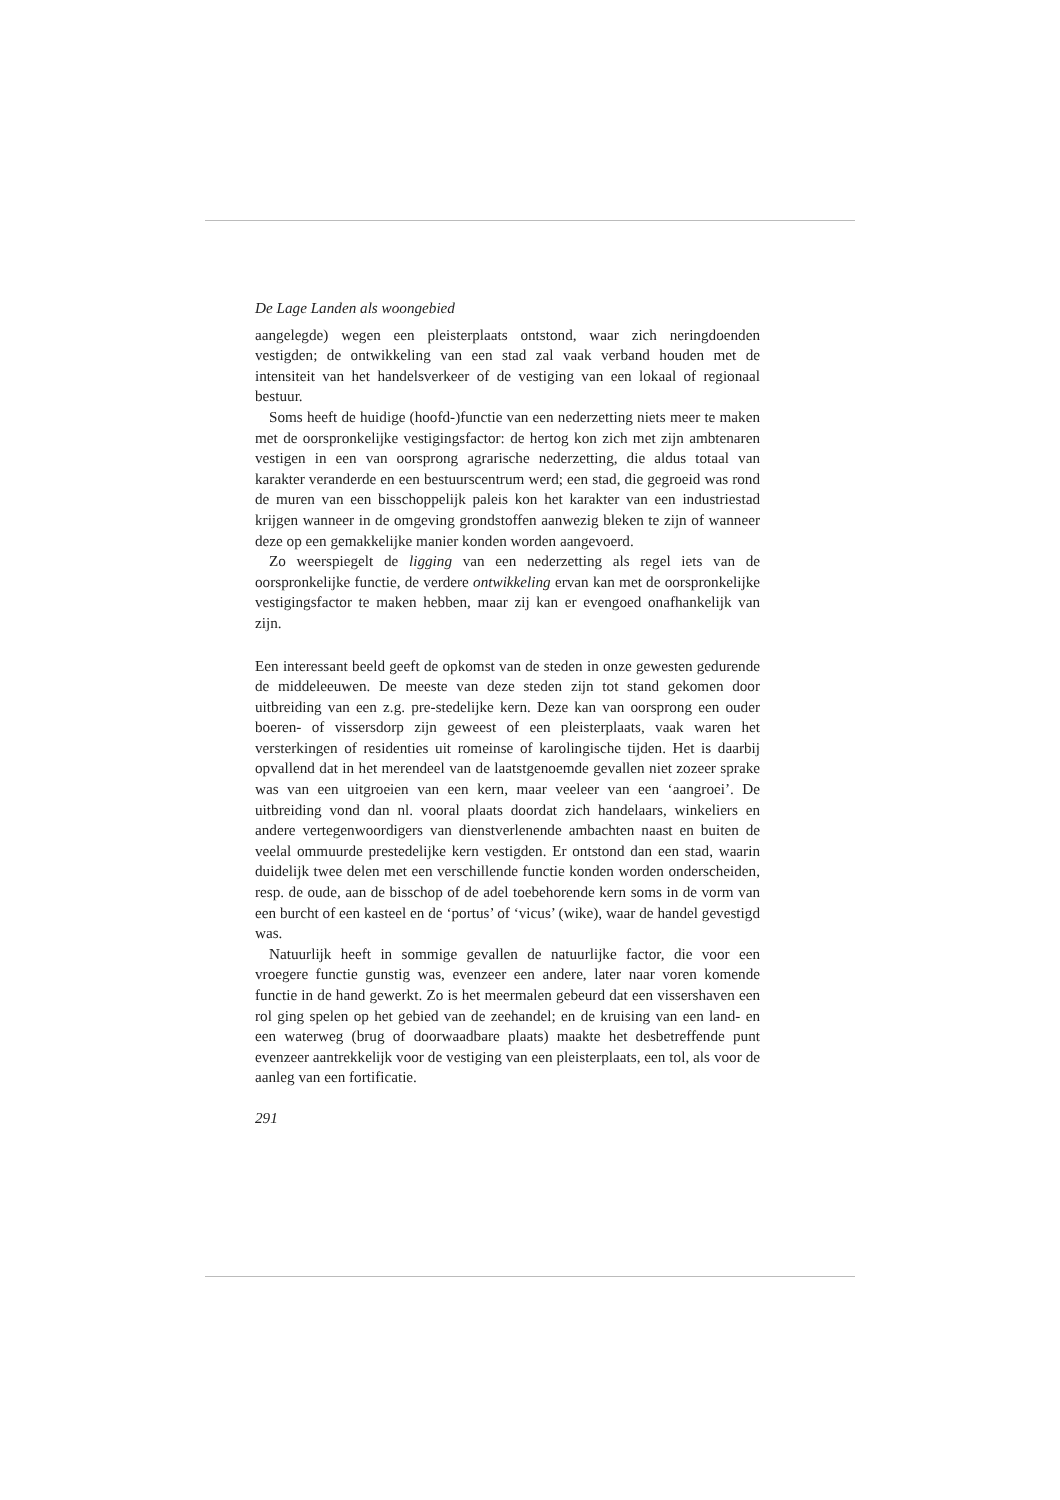De Lage Landen als woongebied
aangelegde) wegen een pleisterplaats ontstond, waar zich neringdoenden vestigden; de ontwikkeling van een stad zal vaak verband houden met de intensiteit van het handelsverkeer of de vestiging van een lokaal of regionaal bestuur.
Soms heeft de huidige (hoofd-)functie van een nederzetting niets meer te maken met de oorspronkelijke vestigingsfactor: de hertog kon zich met zijn ambtenaren vestigen in een van oorsprong agrarische nederzetting, die aldus totaal van karakter veranderde en een bestuurscentrum werd; een stad, die gegroeid was rond de muren van een bisschoppelijk paleis kon het karakter van een industriestad krijgen wanneer in de omgeving grondstoffen aanwezig bleken te zijn of wanneer deze op een gemakkelijke manier konden worden aangevoerd.
Zo weerspiegelt de ligging van een nederzetting als regel iets van de oorspronkelijke functie, de verdere ontwikkeling ervan kan met de oorspronkelijke vestigingsfactor te maken hebben, maar zij kan er evengoed onafhankelijk van zijn.
Een interessant beeld geeft de opkomst van de steden in onze gewesten gedurende de middeleeuwen. De meeste van deze steden zijn tot stand gekomen door uitbreiding van een z.g. pre-stedelijke kern. Deze kan van oorsprong een ouder boeren- of vissersdorp zijn geweest of een pleisterplaats, vaak waren het versterkingen of residenties uit romeinse of karolingische tijden. Het is daarbij opvallend dat in het merendeel van de laatstgenoemde gevallen niet zozeer sprake was van een uitgroeien van een kern, maar veeleer van een ‘aangroei’. De uitbreiding vond dan nl. vooral plaats doordat zich handelaars, winkeliers en andere vertegenwoordigers van dienstverlenende ambachten naast en buiten de veelal ommuurde prestedelijke kern vestigden. Er ontstond dan een stad, waarin duidelijk twee delen met een verschillende functie konden worden onderscheiden, resp. de oude, aan de bisschop of de adel toebehorende kern soms in de vorm van een burcht of een kasteel en de ‘portus’ of ‘vicus’ (wike), waar de handel gevestigd was.
Natuurlijk heeft in sommige gevallen de natuurlijke factor, die voor een vroegere functie gunstig was, evenzeer een andere, later naar voren komende functie in de hand gewerkt. Zo is het meermalen gebeurd dat een vissershaven een rol ging spelen op het gebied van de zeehandel; en de kruising van een land- en een waterweg (brug of doorwaadbare plaats) maakte het desbetreffende punt evenzeer aantrekkelijk voor de vestiging van een pleisterplaats, een tol, als voor de aanleg van een fortificatie.
291